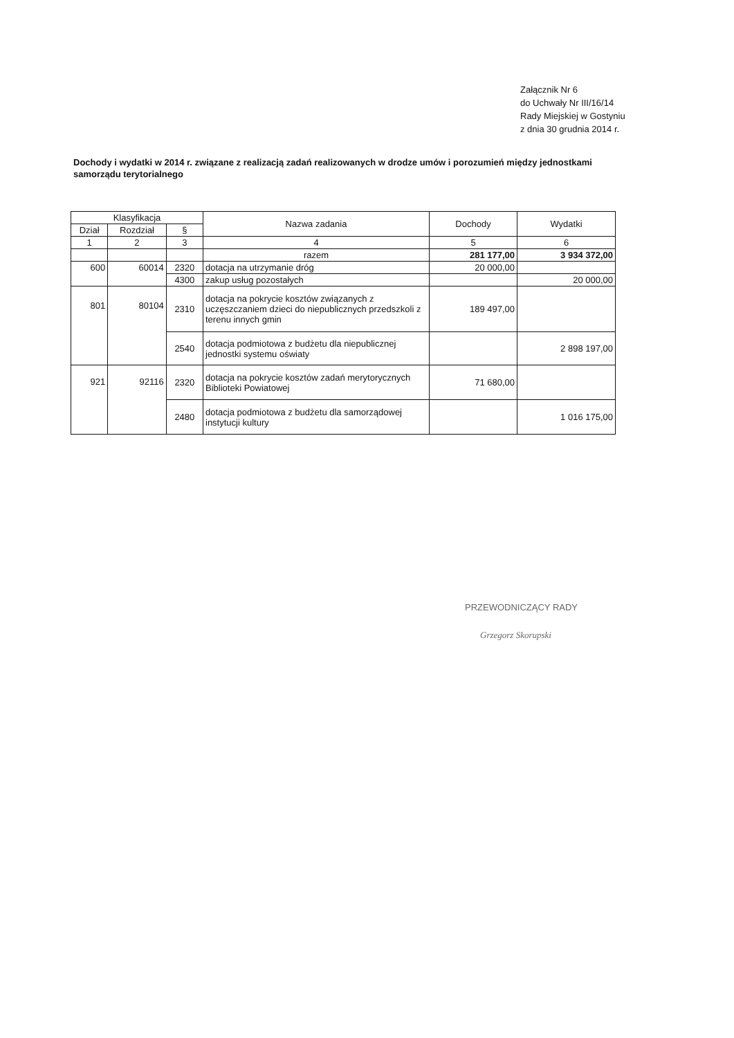Załącznik Nr 6
do Uchwały Nr III/16/14
Rady Miejskiej w Gostyniu
z dnia 30 grudnia 2014 r.
Dochody i wydatki w 2014 r. związane z realizacją zadań realizowanych w drodze umów i porozumień między jednostkami samorządu terytorialnego
| Klasyfikacja | | | Nazwa zadania | Dochody | Wydatki |
| --- | --- | --- | --- | --- | --- |
| Dział | Rozdział | § | | | |
| 1 | 2 | 3 | 4 | 5 | 6 |
| | | | razem | 281 177,00 | 3 934 372,00 |
| 600 | 60014 | 2320 | dotacja na utrzymanie dróg | 20 000,00 | |
| | | 4300 | zakup usług pozostałych | | 20 000,00 |
| 801 | 80104 | 2310 | dotacja na pokrycie kosztów związanych z uczęszczaniem dzieci do niepublicznych przedszkoli z terenu innych gmin | 189 497,00 | |
| | | 2540 | dotacja podmiotowa z budżetu dla niepublicznej jednostki systemu oświaty | | 2 898 197,00 |
| 921 | 92116 | 2320 | dotacja na pokrycie kosztów zadań merytorycznych Biblioteki Powiatowej | 71 680,00 | |
| | | 2480 | dotacja podmiotowa z budżetu dla samorządowej instytucji kultury | | 1 016 175,00 |
PRZEWODNICZĄCY RADY
Grzegorz Skorupski